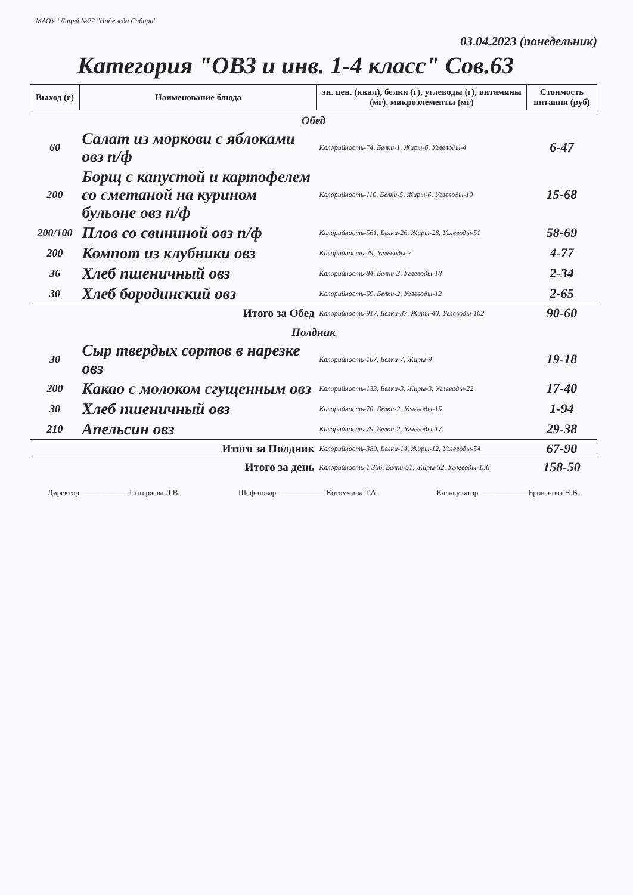МАОУ "Лицей №22 "Надежда Сибири"
03.04.2023 (понедельник)
Категория "ОВЗ и инв. 1-4 класс" Сов.63
| Выход (г) | Наименование блюда | эн. цен. (ккал), белки (г), углеводы (г), витамины (мг), микроэлементы (мг) | Стоимость питания (руб) |
| --- | --- | --- | --- |
| Обед | | | |
| 60 | Салат из моркови с яблоками овз п/ф | Калорийность-74, Белки-1, Жиры-6, Углеводы-4 | 6-47 |
| 200 | Борщ с капустой и картофелем со сметаной на курином бульоне овз п/ф | Калорийность-110, Белки-5, Жиры-6, Углеводы-10 | 15-68 |
| 200/100 | Плов со свининой овз п/ф | Калорийность-561, Белки-26, Жиры-28, Углеводы-51 | 58-69 |
| 200 | Компот из клубники овз | Калорийность-29, Углеводы-7 | 4-77 |
| 36 | Хлеб пшеничный овз | Калорийность-84, Белки-3, Углеводы-18 | 2-34 |
| 30 | Хлеб бородинский овз | Калорийность-59, Белки-2, Углеводы-12 | 2-65 |
| Итого за Обед | | Калорийность-917, Белки-37, Жиры-40, Углеводы-102 | 90-60 |
| Полдник | | | |
| 30 | Сыр твердых сортов в нарезке овз | Калорийность-107, Белки-7, Жиры-9 | 19-18 |
| 200 | Какао с молоком сгущенным овз | Калорийность-133, Белки-3, Жиры-3, Углеводы-22 | 17-40 |
| 30 | Хлеб пшеничный овз | Калорийность-70, Белки-2, Углеводы-15 | 1-94 |
| 210 | Апельсин овз | Калорийность-79, Белки-2, Углеводы-17 | 29-38 |
| Итого за Полдник | | Калорийность-389, Белки-14, Жиры-12, Углеводы-54 | 67-90 |
| Итого за день | | Калорийность-1 306, Белки-51, Жиры-52, Углеводы-156 | 158-50 |
Директор ____________ Потеряева Л.В. Шеф-повар ____________ Котомчина Т.А. Калькулятор ____________ Брованова Н.В.